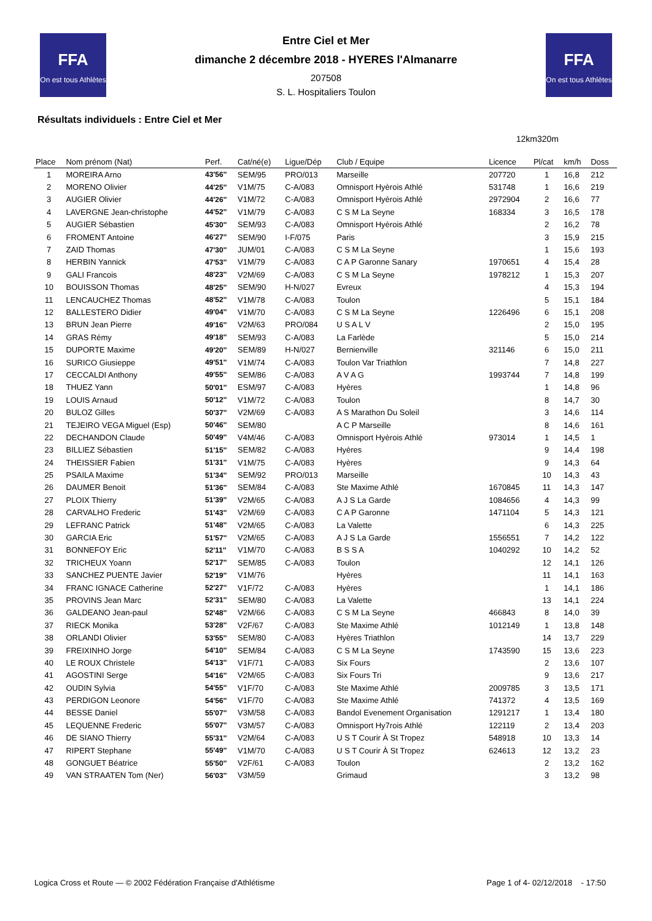FFA
On est tous Athlètes
FFA
On est tous Athlètes
Entre Ciel et Mer
dimanche 2 décembre 2018 - HYERES l'Almanarre
207508
S. L. Hospitaliers Toulon
Résultats individuels : Entre Ciel et Mer
12km320m
| Place | Nom prénom (Nat) | Perf. | Cat/né(e) | Ligue/Dép | Club / Equipe | Licence | Pl/cat | km/h | Doss |
| --- | --- | --- | --- | --- | --- | --- | --- | --- | --- |
| 1 | MOREIRA Arno | 43'56'' | SEM/95 | PRO/013 | Marseille | 207720 | 1 | 16,8 | 212 |
| 2 | MORENO Olivier | 44'25'' | V1M/75 | C-A/083 | Omnisport Hyèrois Athlé | 531748 | 1 | 16,6 | 219 |
| 3 | AUGIER Olivier | 44'26'' | V1M/72 | C-A/083 | Omnisport Hyèrois Athlé | 2972904 | 2 | 16,6 | 77 |
| 4 | LAVERGNE Jean-christophe | 44'52'' | V1M/79 | C-A/083 | C S M La Seyne | 168334 | 3 | 16,5 | 178 |
| 5 | AUGIER Sébastien | 45'30'' | SEM/93 | C-A/083 | Omnisport Hyèrois Athlé | | 2 | 16,2 | 78 |
| 6 | FROMENT Antoine | 46'27'' | SEM/90 | I-F/075 | Paris | | 3 | 15,9 | 215 |
| 7 | ZAID Thomas | 47'30'' | JUM/01 | C-A/083 | C S M La Seyne | | 1 | 15,6 | 193 |
| 8 | HERBIN Yannick | 47'53'' | V1M/79 | C-A/083 | C A P Garonne Sanary | 1970651 | 4 | 15,4 | 28 |
| 9 | GALI Francois | 48'23'' | V2M/69 | C-A/083 | C S M La Seyne | 1978212 | 1 | 15,3 | 207 |
| 10 | BOUISSON Thomas | 48'25'' | SEM/90 | H-N/027 | Evreux | | 4 | 15,3 | 194 |
| 11 | LENCAUCHEZ Thomas | 48'52'' | V1M/78 | C-A/083 | Toulon | | 5 | 15,1 | 184 |
| 12 | BALLESTERO Didier | 49'04'' | V1M/70 | C-A/083 | C S M La Seyne | 1226496 | 6 | 15,1 | 208 |
| 13 | BRUN Jean Pierre | 49'16'' | V2M/63 | PRO/084 | U S A L V | | 2 | 15,0 | 195 |
| 14 | GRAS Rémy | 49'18'' | SEM/93 | C-A/083 | La Farlède | | 5 | 15,0 | 214 |
| 15 | DUPORTE Maxime | 49'20'' | SEM/89 | H-N/027 | Bernienville | 321146 | 6 | 15,0 | 211 |
| 16 | SURICO Giusieppe | 49'51'' | V1M/74 | C-A/083 | Toulon Var Triathlon | | 7 | 14,8 | 227 |
| 17 | CECCALDI Anthony | 49'55'' | SEM/86 | C-A/083 | A V A G | 1993744 | 7 | 14,8 | 199 |
| 18 | THUEZ Yann | 50'01'' | ESM/97 | C-A/083 | Hyères | | 1 | 14,8 | 96 |
| 19 | LOUIS Arnaud | 50'12'' | V1M/72 | C-A/083 | Toulon | | 8 | 14,7 | 30 |
| 20 | BULOZ Gilles | 50'37'' | V2M/69 | C-A/083 | A S Marathon Du Soleil | | 3 | 14,6 | 114 |
| 21 | TEJEIRO VEGA Miguel (Esp) | 50'46'' | SEM/80 | | A C P Marseille | | 8 | 14,6 | 161 |
| 22 | DECHANDON Claude | 50'49'' | V4M/46 | C-A/083 | Omnisport Hyèrois Athlé | 973014 | 1 | 14,5 | 1 |
| 23 | BILLIEZ Sébastien | 51'15'' | SEM/82 | C-A/083 | Hyères | | 9 | 14,4 | 198 |
| 24 | THEISSIER Fabien | 51'31'' | V1M/75 | C-A/083 | Hyères | | 9 | 14,3 | 64 |
| 25 | PSAILA Maxime | 51'34'' | SEM/92 | PRO/013 | Marseille | | 10 | 14,3 | 43 |
| 26 | DAUMER Benoit | 51'36'' | SEM/84 | C-A/083 | Ste Maxime Athlé | 1670845 | 11 | 14,3 | 147 |
| 27 | PLOIX Thierry | 51'39'' | V2M/65 | C-A/083 | A J S La Garde | 1084656 | 4 | 14,3 | 99 |
| 28 | CARVALHO Frederic | 51'43'' | V2M/69 | C-A/083 | C A P Garonne | 1471104 | 5 | 14,3 | 121 |
| 29 | LEFRANC Patrick | 51'48'' | V2M/65 | C-A/083 | La Valette | | 6 | 14,3 | 225 |
| 30 | GARCIA Eric | 51'57'' | V2M/65 | C-A/083 | A J S La Garde | 1556551 | 7 | 14,2 | 122 |
| 31 | BONNEFOY Eric | 52'11'' | V1M/70 | C-A/083 | B S S A | 1040292 | 10 | 14,2 | 52 |
| 32 | TRICHEUX Yoann | 52'17'' | SEM/85 | C-A/083 | Toulon | | 12 | 14,1 | 126 |
| 33 | SANCHEZ PUENTE Javier | 52'19'' | V1M/76 | | Hyères | | 11 | 14,1 | 163 |
| 34 | FRANC IGNACE Catherine | 52'27'' | V1F/72 | C-A/083 | Hyères | | 1 | 14,1 | 186 |
| 35 | PROVINS Jean Marc | 52'31'' | SEM/80 | C-A/083 | La Valette | | 13 | 14,1 | 224 |
| 36 | GALDEANO Jean-paul | 52'48'' | V2M/66 | C-A/083 | C S M La Seyne | 466843 | 8 | 14,0 | 39 |
| 37 | RIECK Monika | 53'28'' | V2F/67 | C-A/083 | Ste Maxime Athlé | 1012149 | 1 | 13,8 | 148 |
| 38 | ORLANDI Olivier | 53'55'' | SEM/80 | C-A/083 | Hyères Triathlon | | 14 | 13,7 | 229 |
| 39 | FREIXINHO Jorge | 54'10'' | SEM/84 | C-A/083 | C S M La Seyne | 1743590 | 15 | 13,6 | 223 |
| 40 | LE ROUX Christele | 54'13'' | V1F/71 | C-A/083 | Six Fours | | 2 | 13,6 | 107 |
| 41 | AGOSTINI Serge | 54'16'' | V2M/65 | C-A/083 | Six Fours Tri | | 9 | 13,6 | 217 |
| 42 | OUDIN Sylvia | 54'55'' | V1F/70 | C-A/083 | Ste Maxime Athlé | 2009785 | 3 | 13,5 | 171 |
| 43 | PERDIGON Leonore | 54'56'' | V1F/70 | C-A/083 | Ste Maxime Athlé | 741372 | 4 | 13,5 | 169 |
| 44 | BESSE Daniel | 55'07'' | V3M/58 | C-A/083 | Bandol Evenement Organisation | 1291217 | 1 | 13,4 | 180 |
| 45 | LEQUENNE Frederic | 55'07'' | V3M/57 | C-A/083 | Omnisport Hy7rois Athlé | 122119 | 2 | 13,4 | 203 |
| 46 | DE SIANO Thierry | 55'31'' | V2M/64 | C-A/083 | U S T Courir À St Tropez | 548918 | 10 | 13,3 | 14 |
| 47 | RIPERT Stephane | 55'49'' | V1M/70 | C-A/083 | U S T Courir À St Tropez | 624613 | 12 | 13,2 | 23 |
| 48 | GONGUET Béatrice | 55'50'' | V2F/61 | C-A/083 | Toulon | | 2 | 13,2 | 162 |
| 49 | VAN STRAATEN Tom (Ner) | 56'03'' | V3M/59 | | Grimaud | | 3 | 13,2 | 98 |
Logica Cross et Route — © 2002 Fédération Française d'Athlétisme Page 1 of 4- 02/12/2018 - 17:50